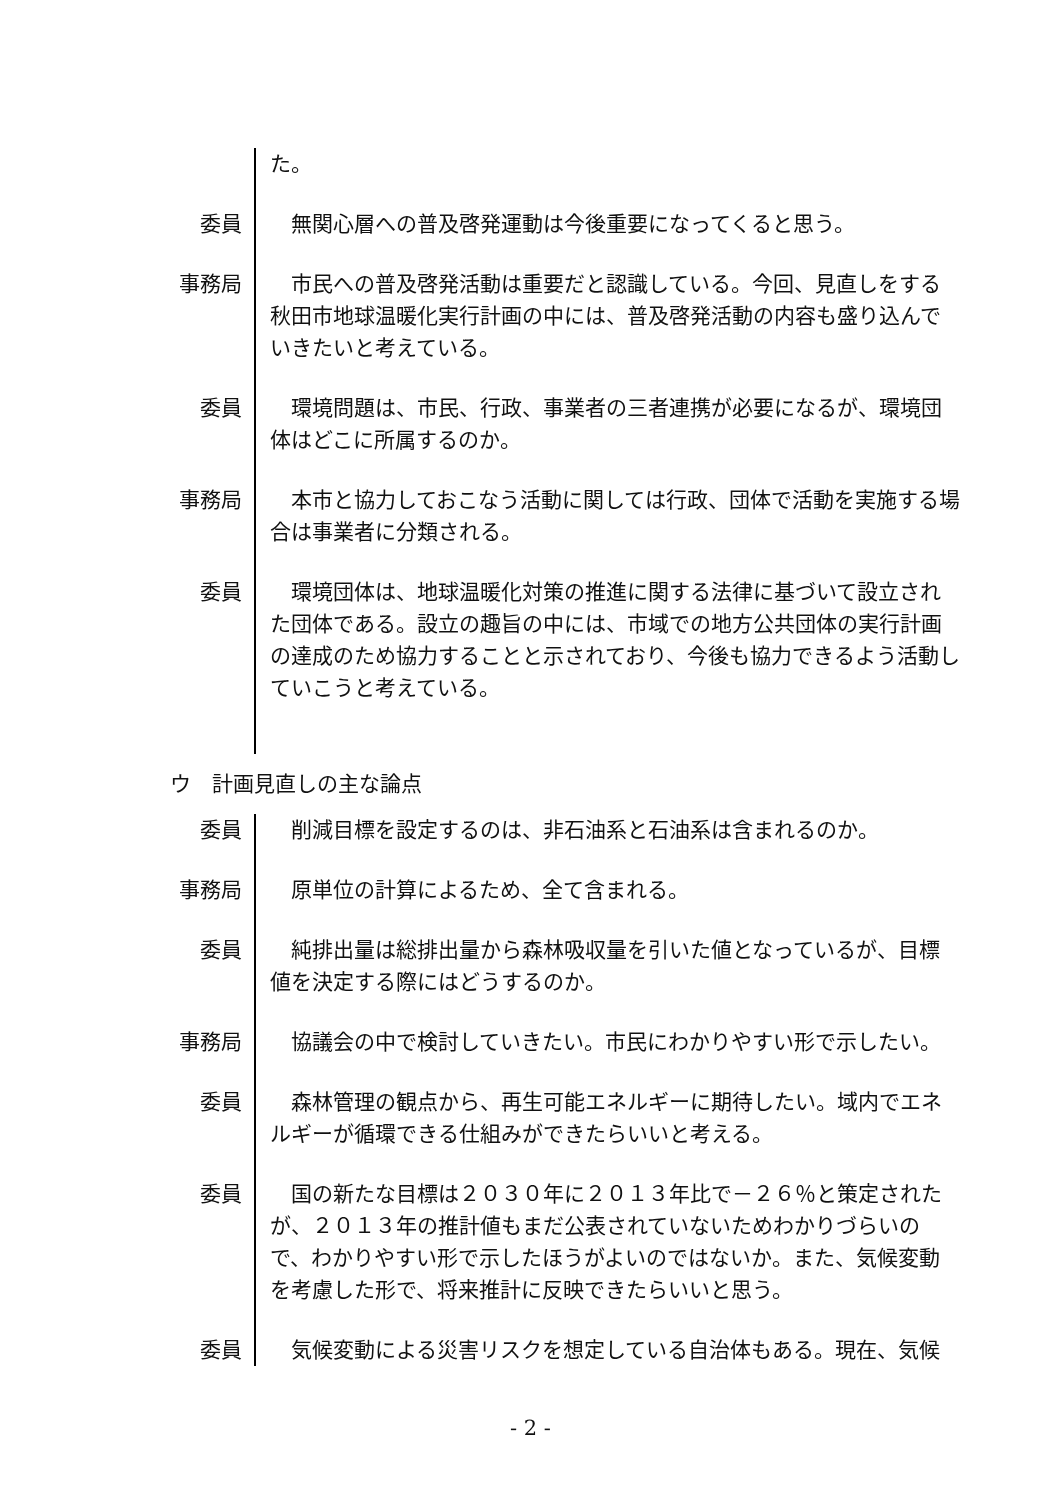た。
委員 　無関心層への普及啓発運動は今後重要になってくると思う。
事務局 　市民への普及啓発活動は重要だと認識している。今回、見直しをする秋田市地球温暖化実行計画の中には、普及啓発活動の内容も盛り込んでいきたいと考えている。
委員 　環境問題は、市民、行政、事業者の三者連携が必要になるが、環境団体はどこに所属するのか。
事務局 　本市と協力しておこなう活動に関しては行政、団体で活動を実施する場合は事業者に分類される。
委員 　環境団体は、地球温暖化対策の推進に関する法律に基づいて設立された団体である。設立の趣旨の中には、市域での地方公共団体の実行計画の達成のため協力することと示されており、今後も協力できるよう活動していこうと考えている。
ウ　計画見直しの主な論点
委員 　削減目標を設定するのは、非石油系と石油系は含まれるのか。
事務局 　原単位の計算によるため、全て含まれる。
委員 　純排出量は総排出量から森林吸収量を引いた値となっているが、目標値を決定する際にはどうするのか。
事務局 　協議会の中で検討していきたい。市民にわかりやすい形で示したい。
委員 　森林管理の観点から、再生可能エネルギーに期待したい。域内でエネルギーが循環できる仕組みができたらいいと考える。
委員 　国の新たな目標は２０３０年に２０１３年比で－２６％と策定されたが、２０１３年の推計値もまだ公表されていないためわかりづらいので、わかりやすい形で示したほうがよいのではないか。また、気候変動を考慮した形で、将来推計に反映できたらいいと思う。
委員 　気候変動による災害リスクを想定している自治体もある。現在、気候
- 2 -